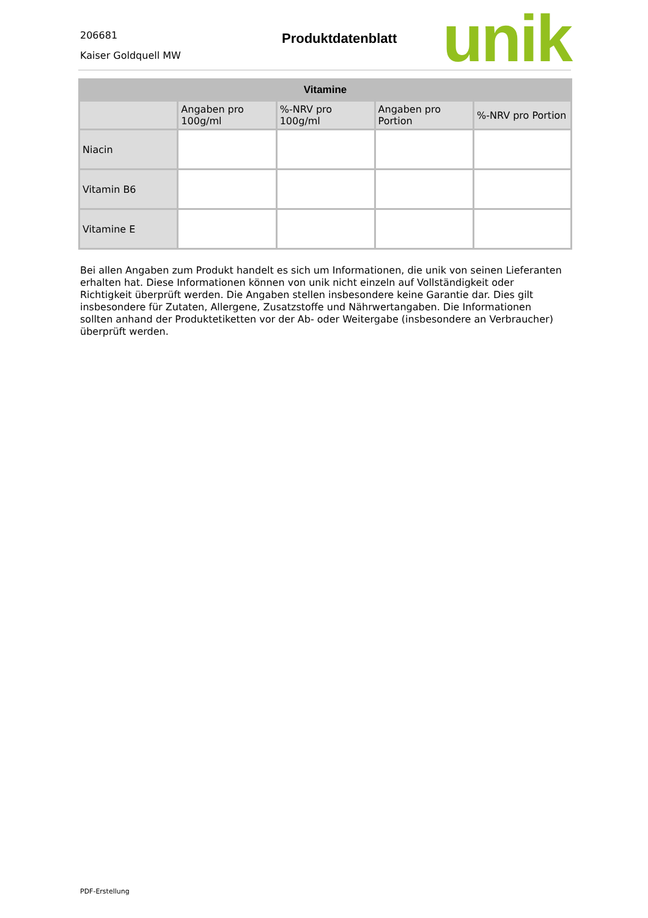206681
Kaiser Goldquell MW
Produktdatenblatt
unik
| Vitamine | | | | |
| --- | --- | --- | --- | --- |
| | Angaben pro 100g/ml | %-NRV pro 100g/ml | Angaben pro Portion | %-NRV pro Portion |
| Niacin | | | | |
| Vitamin B6 | | | | |
| Vitamine E | | | | |
Bei allen Angaben zum Produkt handelt es sich um Informationen, die unik von seinen Lieferanten erhalten hat. Diese Informationen können von unik nicht einzeln auf Vollständigkeit oder Richtigkeit überprüft werden. Die Angaben stellen insbesondere keine Garantie dar. Dies gilt insbesondere für Zutaten, Allergene, Zusatzstoffe und Nährwertangaben. Die Informationen sollten anhand der Produktetiketten vor der Ab- oder Weitergabe (insbesondere an Verbraucher) überprüft werden.
PDF-Erstellung